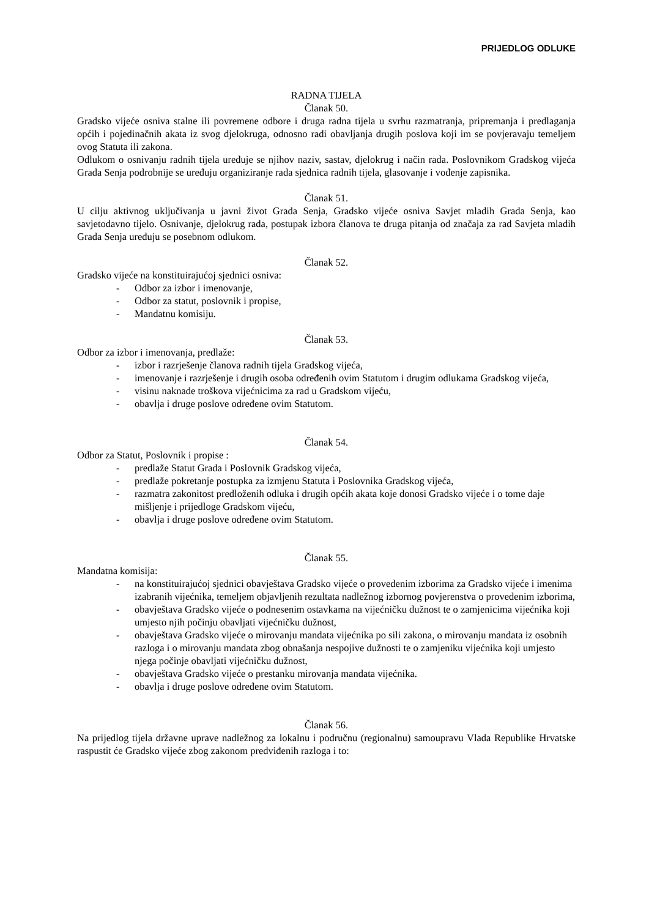PRIJEDLOG ODLUKE
RADNA TIJELA
Članak 50.
Gradsko vijeće osniva stalne ili povremene odbore i druga radna tijela u svrhu razmatranja, pripremanja i predlaganja općih i pojedinačnih akata iz svog djelokruga, odnosno radi obavljanja drugih poslova koji im se povjeravaju temeljem ovog Statuta ili zakona.
Odlukom o osnivanju radnih tijela uređuje se njihov naziv, sastav, djelokrug i način rada. Poslovnikom Gradskog vijeća Grada Senja podrobnije se uređuju organiziranje rada sjednica radnih tijela, glasovanje i vođenje zapisnika.
Članak 51.
U cilju aktivnog uključivanja u javni život Grada Senja, Gradsko vijeće osniva Savjet mladih Grada Senja, kao savjetodavno tijelo. Osnivanje, djelokrug rada, postupak izbora članova te druga pitanja od značaja za rad Savjeta mladih Grada Senja uređuju se posebnom odlukom.
Članak 52.
Gradsko vijeće na konstituirajućoj sjednici osniva:
- Odbor za izbor i imenovanje,
- Odbor za statut, poslovnik i propise,
- Mandatnu komisiju.
Članak 53.
Odbor za izbor i imenovanja, predlaže:
- izbor i razrješenje članova radnih tijela Gradskog vijeća,
- imenovanje i razrješenje i drugih osoba određenih ovim Statutom i drugim odlukama Gradskog vijeća,
- visinu naknade troškova vijećnicima za rad u Gradskom vijeću,
- obavlja i druge poslove određene ovim Statutom.
Članak 54.
Odbor za Statut, Poslovnik i propise :
- predlaže Statut Grada i Poslovnik Gradskog vijeća,
- predlaže pokretanje postupka za izmjenu Statuta i Poslovnika Gradskog vijeća,
- razmatra zakonitost predloženih odluka i drugih općih akata koje donosi Gradsko vijeće i o tome daje mišljenje i prijedloge Gradskom vijeću,
- obavlja i druge poslove određene ovim Statutom.
Članak 55.
Mandatna komisija:
- na konstituirajućoj sjednici obavještava Gradsko vijeće o provedenim izborima za Gradsko vijeće i imenima izabranih vijećnika, temeljem objavljenih rezultata nadležnog izbornog povjerenstva o provedenim izborima,
- obavještava Gradsko vijeće o podnesenim ostavkama na vijećničku dužnost te o zamjenicima vijećnika koji umjesto njih počinju obavljati vijećničku dužnost,
- obavještava Gradsko vijeće o mirovanju mandata vijećnika po sili zakona, o mirovanju mandata iz osobnih razloga i o mirovanju mandata zbog obnašanja nespojive dužnosti te o zamjeniku vijećnika koji umjesto njega počinje obavljati vijećničku dužnost,
- obavještava Gradsko vijeće o prestanku mirovanja mandata vijećnika.
- obavlja i druge poslove određene ovim Statutom.
Članak 56.
Na prijedlog tijela državne uprave nadležnog za lokalnu i područnu (regionalnu) samoupravu Vlada Republike Hrvatske raspustit će Gradsko vijeće zbog zakonom predviđenih razloga i to: